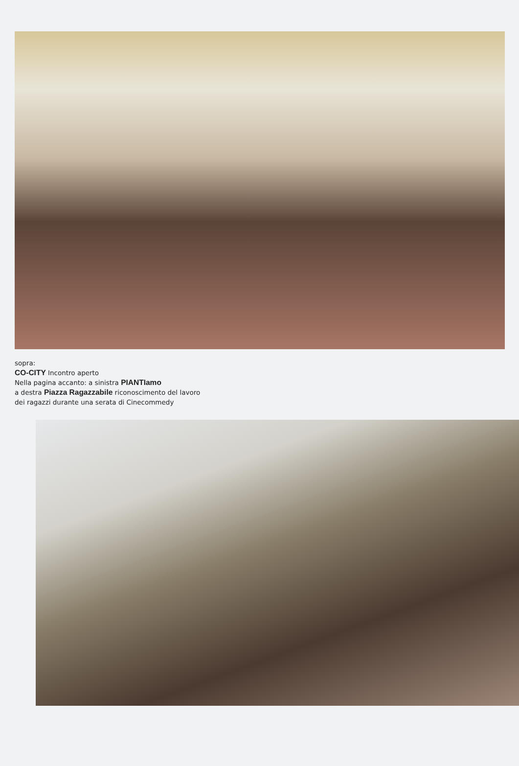sopra:
CO-CITY Incontro aperto
Nella pagina accanto: a sinistra PIANTIamo
a destra Piazza Ragazzabile riconoscimento del lavoro
dei ragazzi durante una serata di Cinecommedy